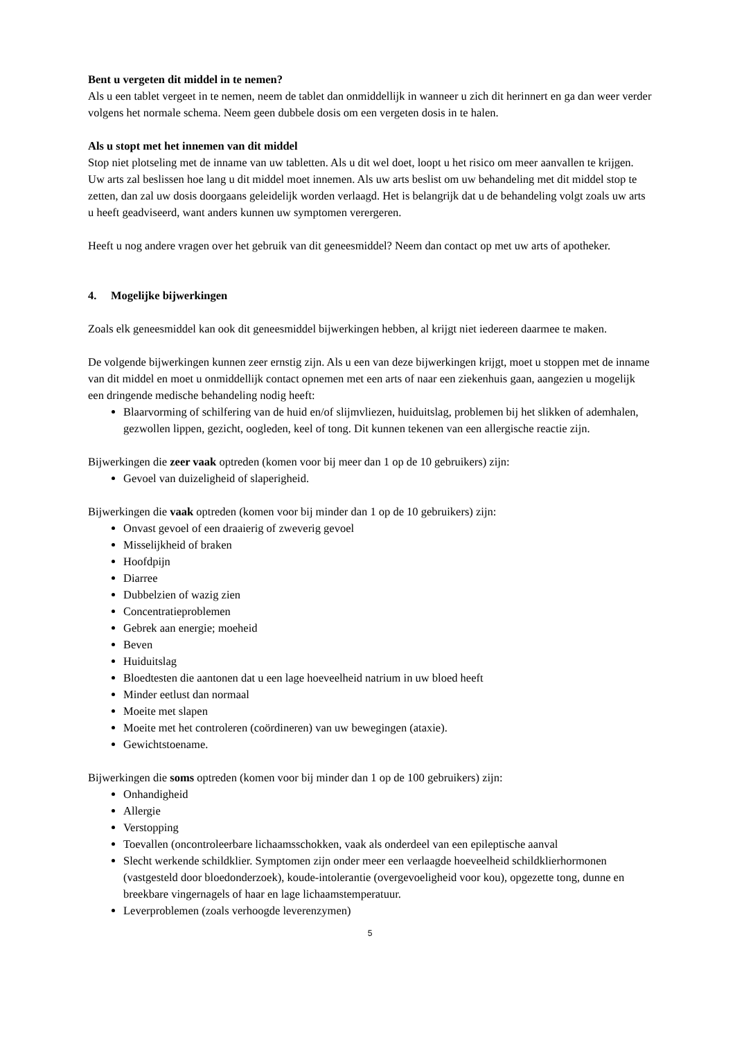Bent u vergeten dit middel in te nemen?
Als u een tablet vergeet in te nemen, neem de tablet dan onmiddellijk in wanneer u zich dit herinnert en ga dan weer verder volgens het normale schema. Neem geen dubbele dosis om een vergeten dosis in te halen.
Als u stopt met het innemen van dit middel
Stop niet plotseling met de inname van uw tabletten. Als u dit wel doet, loopt u het risico om meer aanvallen te krijgen. Uw arts zal beslissen hoe lang u dit middel moet innemen. Als uw arts beslist om uw behandeling met dit middel stop te zetten, dan zal uw dosis doorgaans geleidelijk worden verlaagd. Het is belangrijk dat u de behandeling volgt zoals uw arts u heeft geadviseerd, want anders kunnen uw symptomen verergeren.
Heeft u nog andere vragen over het gebruik van dit geneesmiddel? Neem dan contact op met uw arts of apotheker.
4. Mogelijke bijwerkingen
Zoals elk geneesmiddel kan ook dit geneesmiddel bijwerkingen hebben, al krijgt niet iedereen daarmee te maken.
De volgende bijwerkingen kunnen zeer ernstig zijn. Als u een van deze bijwerkingen krijgt, moet u stoppen met de inname van dit middel en moet u onmiddellijk contact opnemen met een arts of naar een ziekenhuis gaan, aangezien u mogelijk een dringende medische behandeling nodig heeft:
Blaarvorming of schilfering van de huid en/of slijmvliezen, huiduitslag, problemen bij het slikken of ademhalen, gezwollen lippen, gezicht, oogleden, keel of tong. Dit kunnen tekenen van een allergische reactie zijn.
Bijwerkingen die zeer vaak optreden (komen voor bij meer dan 1 op de 10 gebruikers) zijn:
Gevoel van duizeligheid of slaperigheid.
Bijwerkingen die vaak optreden (komen voor bij minder dan 1 op de 10 gebruikers) zijn:
Onvast gevoel of een draaierig of zweverig gevoel
Misselijkheid of braken
Hoofdpijn
Diarree
Dubbelzien of wazig zien
Concentratieproblemen
Gebrek aan energie; moeheid
Beven
Huiduitslag
Bloedtesten die aantonen dat u een lage hoeveelheid natrium in uw bloed heeft
Minder eetlust dan normaal
Moeite met slapen
Moeite met het controleren (coördineren) van uw bewegingen (ataxie).
Gewichtstoename.
Bijwerkingen die soms optreden (komen voor bij minder dan 1 op de 100 gebruikers) zijn:
Onhandigheid
Allergie
Verstopping
Toevallen (oncontroleerbare lichaamsschokken, vaak als onderdeel van een epileptische aanval
Slecht werkende schildklier. Symptomen zijn onder meer een verlaagde hoeveelheid schildklierhormonen (vastgesteld door bloedonderzoek), koude-intolerantie (overgevoeligheid voor kou), opgezette tong, dunne en breekbare vingernagels of haar en lage lichaamstemperatuur.
Leverproblemen (zoals verhoogde leverenzymen)
5